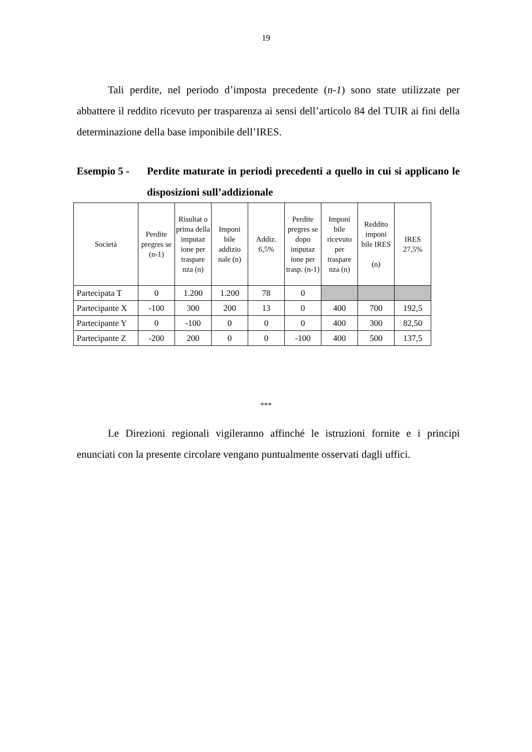19
Tali perdite, nel periodo d’imposta precedente (n-1) sono state utilizzate per abbattere il reddito ricevuto per trasparenza ai sensi dell’articolo 84 del TUIR ai fini della determinazione della base imponibile dell’IRES.
Esempio 5 - Perdite maturate in periodi precedenti a quello in cui si applicano le disposizioni sull’addizionale
| Società | Perdite pregres se (n-1) | Risultat o prima della imputaz ione per traspare nza (n) | Imponi bile addizio nale (n) | Addiz. 6,5% | Perdite pregres se dopo imputaz ione per trasp. (n-1) | Imponi bile ricevuto per traspare nza (n) | Reddito imponi bile IRES (n) | IRES 27,5% |
| --- | --- | --- | --- | --- | --- | --- | --- | --- |
| Partecipata T | 0 | 1.200 | 1.200 | 78 | 0 | | | |
| Partecipante X | -100 | 300 | 200 | 13 | 0 | 400 | 700 | 192,5 |
| Partecipante Y | 0 | -100 | 0 | 0 | 0 | 400 | 300 | 82,50 |
| Partecipante Z | -200 | 200 | 0 | 0 | -100 | 400 | 500 | 137,5 |
***
Le Direzioni regionali vigileranno affinché le istruzioni fornite e i principi enunciati con la presente circolare vengano puntualmente osservati dagli uffici.